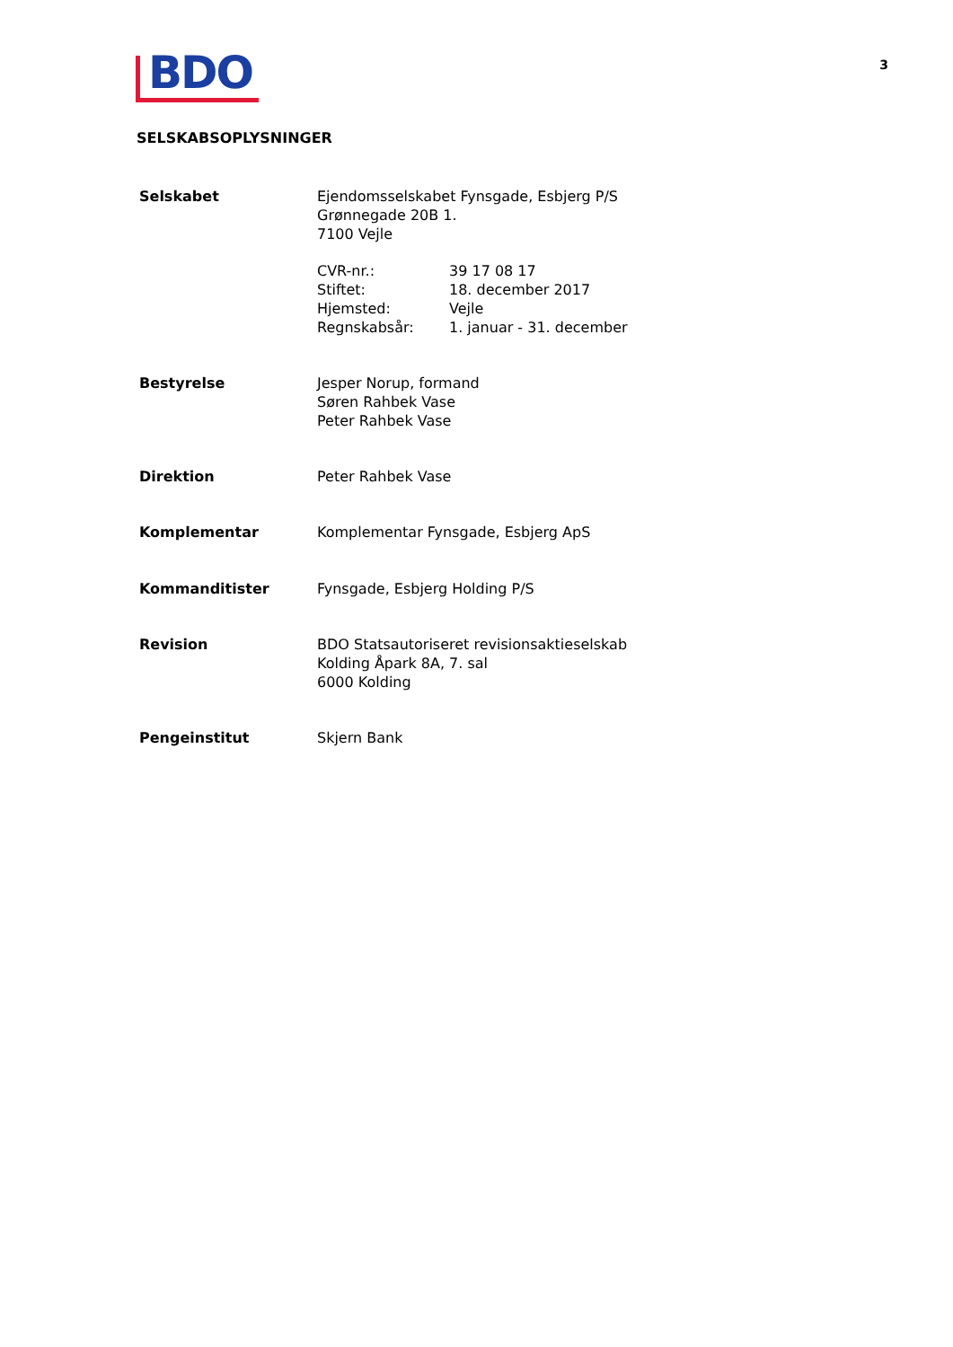BDO
3
SELSKABSOPLYSNINGER
Selskabet Ejendomsselskabet Fynsgade, Esbjerg P/S
Grønnegade 20B 1.
7100 Vejle
CVR-nr.:
Stiftet:
Hjemsted:
Regnskabsår:
39 17 08 17
18. december 2017
Vejle
1. januar - 31. december
Bestyrelse Jesper Norup, formand
Søren Rahbek Vase
Peter Rahbek Vase
Direktion Peter Rahbek Vase
Komplementar Komplementar Fynsgade, Esbjerg ApS
Kommanditister Fynsgade, Esbjerg Holding P/S
Revision BDO Statsautoriseret revisionsaktieselskab
Kolding Åpark 8A, 7. sal
6000 Kolding
Pengeinstitut Skjern Bank